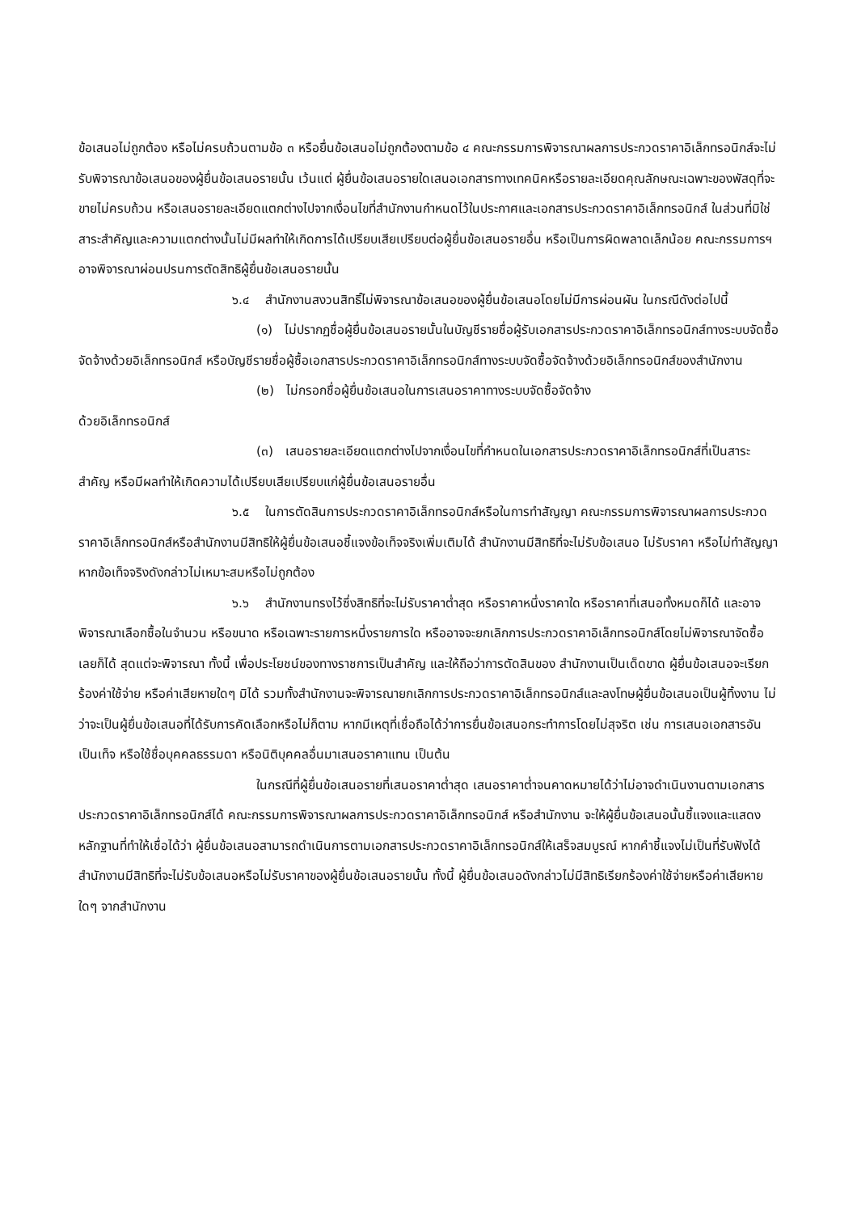ข้อเสนอไม่ถูกต้อง หรือไม่ครบถ้วนตามข้อ ๓ หรือยื่นข้อเสนอไม่ถูกต้องตามข้อ ๔ คณะกรรมการพิจารณาผลการประกวดราคาอิเล็กทรอนิกส์จะไม่รับพิจารณาข้อเสนอของผู้ยื่นข้อเสนอรายนั้น เว้นแต่ ผู้ยื่นข้อเสนอรายใดเสนอเอกสารทางเทคนิคหรือรายละเอียดคุณลักษณะเฉพาะของพัสดุที่จะขายไม่ครบถ้วน หรือเสนอรายละเอียดแตกต่างไปจากเงื่อนไขที่สำนักงานกำหนดไว้ในประกาศและเอกสารประกวดราคาอิเล็กทรอนิกส์ ในส่วนที่มิใช่สาระสำคัญและความแตกต่างนั้นไม่มีผลทำให้เกิดการได้เปรียบเสียเปรียบต่อผู้ยื่นข้อเสนอรายอื่น หรือเป็นการผิดพลาดเล็กน้อย คณะกรรมการฯ อาจพิจารณาผ่อนปรนการตัดสิทธิผู้ยื่นข้อเสนอรายนั้น
๖.๔ สำนักงานสงวนสิทธิ์ไม่พิจารณาข้อเสนอของผู้ยื่นข้อเสนอโดยไม่มีการผ่อนผัน ในกรณีดังต่อไปนี้
(๑) ไม่ปรากฏชื่อผู้ยื่นข้อเสนอรายนั้นในบัญชีรายชื่อผู้รับเอกสารประกวดราคาอิเล็กทรอนิกส์ทางระบบจัดซื้อจัดจ้างด้วยอิเล็กทรอนิกส์ หรือบัญชีรายชื่อผู้ซื้อเอกสารประกวดราคาอิเล็กทรอนิกส์ทางระบบจัดซื้อจัดจ้างด้วยอิเล็กทรอนิกส์ของสำนักงาน
(๒) ไม่กรอกชื่อผู้ยื่นข้อเสนอในการเสนอราคาทางระบบจัดซื้อจัดจ้าง
ด้วยอิเล็กทรอนิกส์
(๓) เสนอรายละเอียดแตกต่างไปจากเงื่อนไขที่กำหนดในเอกสารประกวดราคาอิเล็กทรอนิกส์ที่เป็นสาระสำคัญ หรือมีผลทำให้เกิดความได้เปรียบเสียเปรียบแก่ผู้ยื่นข้อเสนอรายอื่น
๖.๕ ในการตัดสินการประกวดราคาอิเล็กทรอนิกส์หรือในการทำสัญญา คณะกรรมการพิจารณาผลการประกวดราคาอิเล็กทรอนิกส์หรือสำนักงานมีสิทธิให้ผู้ยื่นข้อเสนอชี้แจงข้อเท็จจริงเพิ่มเติมได้ สำนักงานมีสิทธิที่จะไม่รับข้อเสนอ ไม่รับราคา หรือไม่ทำสัญญา หากข้อเท็จจริงดังกล่าวไม่เหมาะสมหรือไม่ถูกต้อง
๖.๖ สำนักงานทรงไว้ซึ่งสิทธิที่จะไม่รับราคาต่ำสุด หรือราคาหนึ่งราคาใด หรือราคาที่เสนอทั้งหมดก็ได้ และอาจพิจารณาเลือกซื้อในจำนวน หรือขนาด หรือเฉพาะรายการหนึ่งรายการใด หรืออาจจะยกเลิกการประกวดราคาอิเล็กทรอนิกส์โดยไม่พิจารณาจัดซื้อเลยก็ได้ สุดแต่จะพิจารณา ทั้งนี้ เพื่อประโยชน์ของทางราชการเป็นสำคัญ และให้ถือว่าการตัดสินของ สำนักงานเป็นเด็ดขาด ผู้ยื่นข้อเสนอจะเรียกร้องค่าใช้จ่าย หรือค่าเสียหายใดๆ มิได้ รวมทั้งสำนักงานจะพิจารณายกเลิกการประกวดราคาอิเล็กทรอนิกส์และลงโทษผู้ยื่นข้อเสนอเป็นผู้ทิ้งงาน ไม่ว่าจะเป็นผู้ยื่นข้อเสนอที่ได้รับการคัดเลือกหรือไม่ก็ตาม หากมีเหตุที่เชื่อถือได้ว่าการยื่นข้อเสนอกระทำการโดยไม่สุจริต เช่น การเสนอเอกสารอันเป็นเท็จ หรือใช้ชื่อบุคคลธรรมดา หรือนิติบุคคลอื่นมาเสนอราคาแทน เป็นต้น
ในกรณีที่ผู้ยื่นข้อเสนอรายที่เสนอราคาต่ำสุด เสนอราคาต่ำจนคาดหมายได้ว่าไม่อาจดำเนินงานตามเอกสารประกวดราคาอิเล็กทรอนิกส์ได้ คณะกรรมการพิจารณาผลการประกวดราคาอิเล็กทรอนิกส์ หรือสำนักงาน จะให้ผู้ยื่นข้อเสนอนั้นชี้แจงและแสดงหลักฐานที่ทำให้เชื่อได้ว่า ผู้ยื่นข้อเสนอสามารถดำเนินการตามเอกสารประกวดราคาอิเล็กทรอนิกส์ให้เสร็จสมบูรณ์ หากคำชี้แจงไม่เป็นที่รับฟังได้ สำนักงานมีสิทธิที่จะไม่รับข้อเสนอหรือไม่รับราคาของผู้ยื่นข้อเสนอรายนั้น ทั้งนี้ ผู้ยื่นข้อเสนอดังกล่าวไม่มีสิทธิเรียกร้องค่าใช้จ่ายหรือค่าเสียหายใดๆ จากสำนักงาน